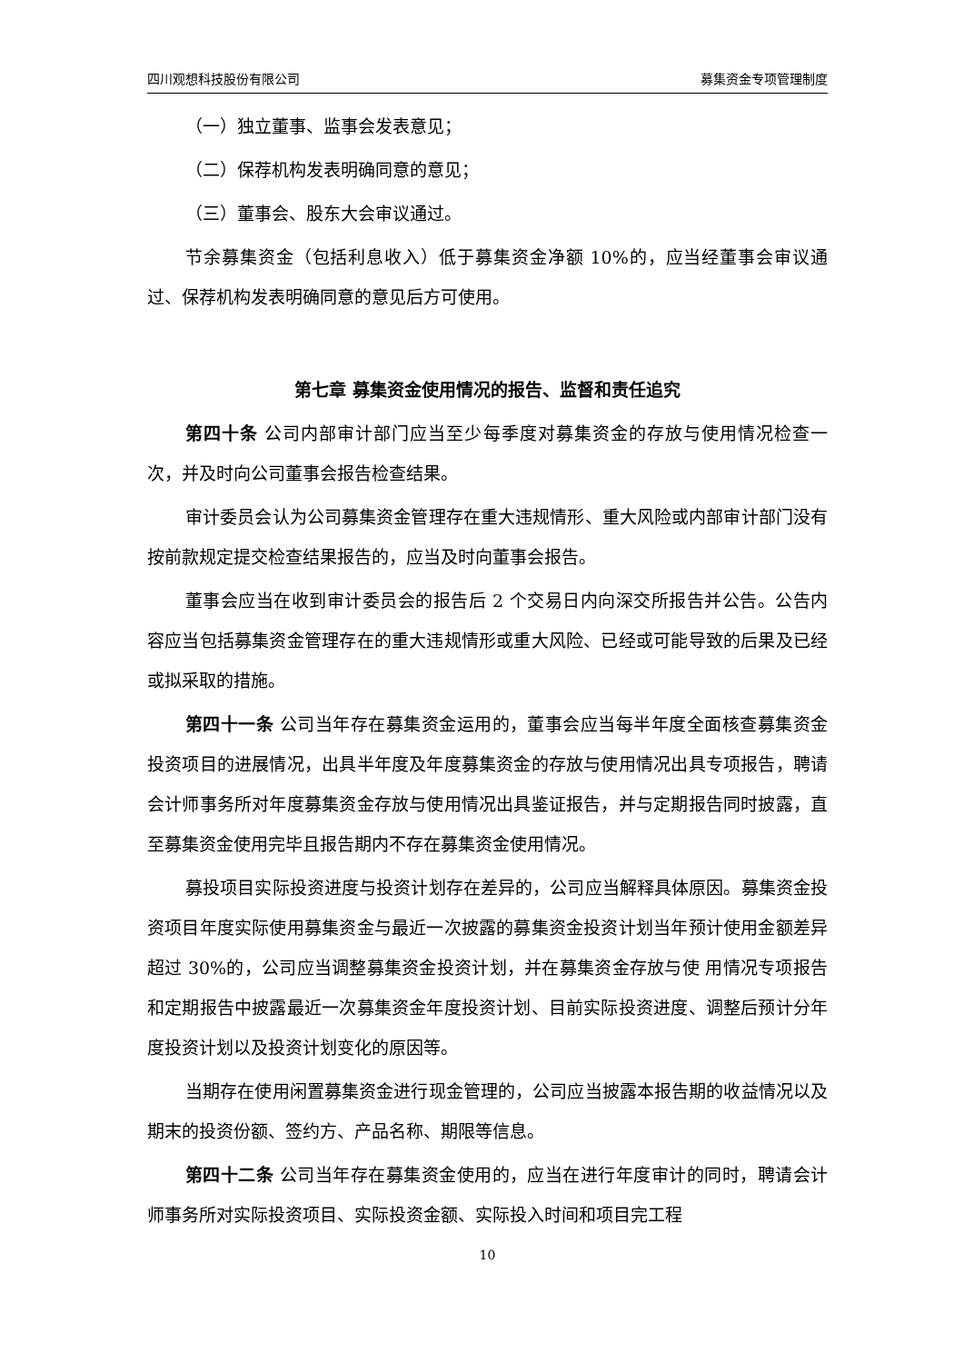四川观想科技股份有限公司 募集资金专项管理制度
（一）独立董事、监事会发表意见；
（二）保荐机构发表明确同意的意见；
（三）董事会、股东大会审议通过。
节余募集资金（包括利息收入）低于募集资金净额 10%的，应当经董事会审议通过、保荐机构发表明确同意的意见后方可使用。
第七章 募集资金使用情况的报告、监督和责任追究
第四十条 公司内部审计部门应当至少每季度对募集资金的存放与使用情况检查一次，并及时向公司董事会报告检查结果。
审计委员会认为公司募集资金管理存在重大违规情形、重大风险或内部审计部门没有按前款规定提交检查结果报告的，应当及时向董事会报告。
董事会应当在收到审计委员会的报告后 2 个交易日内向深交所报告并公告。公告内容应当包括募集资金管理存在的重大违规情形或重大风险、已经或可能导致的后果及已经或拟采取的措施。
第四十一条 公司当年存在募集资金运用的，董事会应当每半年度全面核查募集资金投资项目的进展情况，出具半年度及年度募集资金的存放与使用情况出具专项报告，聘请会计师事务所对年度募集资金存放与使用情况出具鉴证报告，并与定期报告同时披露，直至募集资金使用完毕且报告期内不存在募集资金使用情况。
募投项目实际投资进度与投资计划存在差异的，公司应当解释具体原因。募集资金投资项目年度实际使用募集资金与最近一次披露的募集资金投资计划当年预计使用金额差异超过 30%的，公司应当调整募集资金投资计划，并在募集资金存放与使 用情况专项报告和定期报告中披露最近一次募集资金年度投资计划、目前实际投资进度、调整后预计分年度投资计划以及投资计划变化的原因等。
当期存在使用闲置募集资金进行现金管理的，公司应当披露本报告期的收益情况以及期末的投资份额、签约方、产品名称、期限等信息。
第四十二条 公司当年存在募集资金使用的，应当在进行年度审计的同时，聘请会计师事务所对实际投资项目、实际投资金额、实际投入时间和项目完工程
10